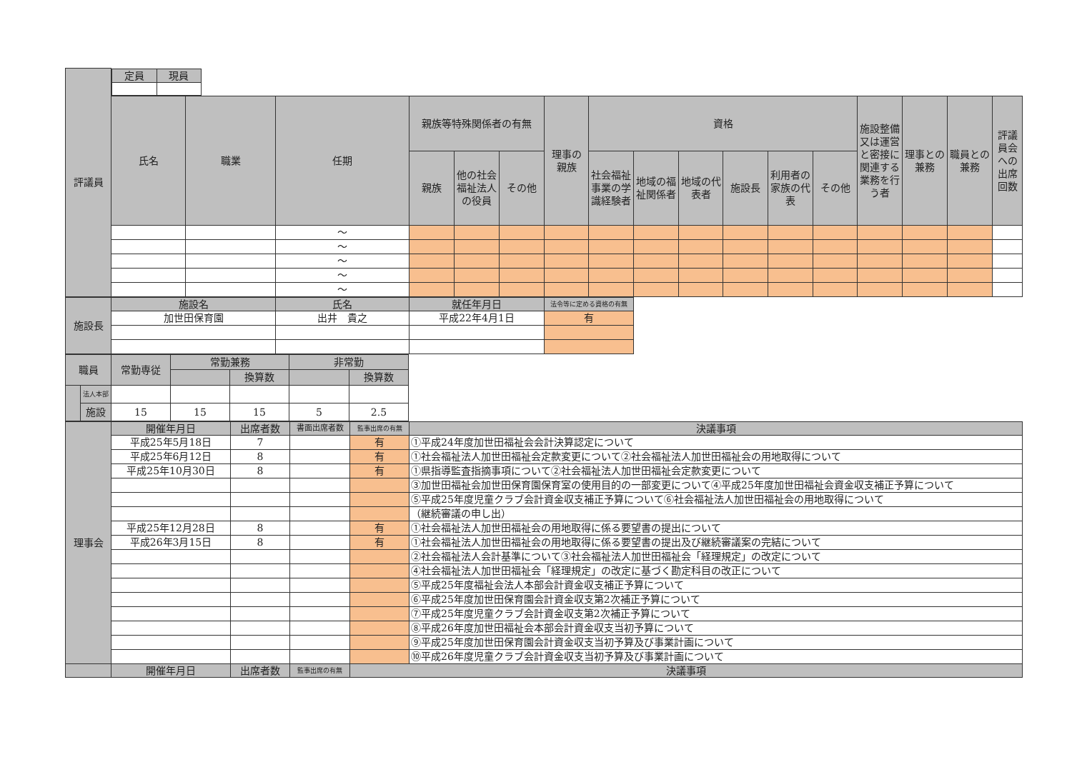| 評議員 | / 定員 / 現員 / / --- / --- / | | | | | | | | | | | | | | | | |
| | 氏名 | 職業 | 任期 | 親族等特殊関係者の有無 | | | 理事の 親族 | 資格 | | | | | | 施設整備又は運営と密接に関連する業務を行う者 | 理事との兼務 | 職員との兼務 | 評議員会への出席回数 |
| | | | | 親族 | 他の社会福祉法人の役員 | その他 | | 社会福祉事業の学識経験者 | 地域の福祉関係者 | 地域の代表者 | 施設長 | 利用者の家族の代表 | その他 | | | | |
| | | | ～ | | | | | | | | | | | | | | |
| | | | ～ | | | | | | | | | | | | | | |
| | | | ～ | | | | | | | | | | | | | | |
| | | | ～ | | | | | | | | | | | | | | |
| | | | ～ | | | | | | | | | | | | | | |
| 施設長 | 施設名 | 氏名 | 就任年月日 | 法令等に定める資格の有無 |
| --- | --- | --- | --- | --- |
| | 加世田保育園 | 出井 貴之 | 平成22年4月1日 | 有 |
| 職員 | | 常勤専従 | 常勤兼務 | | 非常勤 | |
| --- | --- | --- | --- | --- | --- | --- |
| | | | | 換算数 | | 換算数 |
| | 法人本部 | | | | | |
| | 施設 | 15 | 15 | 15 | 5 | 2.5 |
| 理事会 | 開催年月日 | 出席者数 | 書面出席者数 | 監事出席の有無 | 決議事項 |
| --- | --- | --- | --- | --- | --- |
| | 平成25年5月18日 | 7 | | 有 | ①平成24年度加世田福祉会会計決算認定について |
| | 平成25年6月12日 | 8 | | 有 | ①社会福祉法人加世田福祉会定款変更について②社会福祉法人加世田福祉会の用地取得について |
| | 平成25年10月30日 | 8 | | 有 | ①県指導監査指摘事項について②社会福祉法人加世田福祉会定款変更について |
| | | | | | ③加世田福祉会加世田保育園保育室の使用目的の一部変更について④平成25年度加世田福祉会資金収支補正予算について |
| | | | | | ⑤平成25年度児童クラブ会計資金収支補正予算について⑥社会福祉法人加世田福祉会の用地取得について |
| | | | | | （継続審議の申し出） |
| | 平成25年12月28日 | 8 | | 有 | ①社会福祉法人加世田福祉会の用地取得に係る要望書の提出について |
| | 平成26年3月15日 | 8 | | 有 | ①社会福祉法人加世田福祉会の用地取得に係る要望書の提出及び継続審議案の完結について |
| | | | | | ②社会福祉法人会計基準について③社会福祉法人加世田福祉会「経理規定」の改定について |
| | | | | | ④社会福祉法人加世田福祉会「経理規定」の改定に基づく勘定科目の改正について |
| | | | | | ⑤平成25年度福祉会法人本部会計資金収支補正予算について |
| | | | | | ⑥平成25年度加世田保育園会計資金収支第2次補正予算について |
| | | | | | ⑦平成25年度児童クラブ会計資金収支第2次補正予算について |
| | | | | | ⑧平成26年度加世田福祉会本部会計資金収支当初予算について |
| | | | | | ⑨平成25年度加世田保育園会計資金収支当初予算及び事業計画について |
| | | | | | ⑩平成26年度児童クラブ会計資金収支当初予算及び事業計画について |
| | 開催年月日 | 出席者数 | 監事出席の有無 | 決議事項 | |